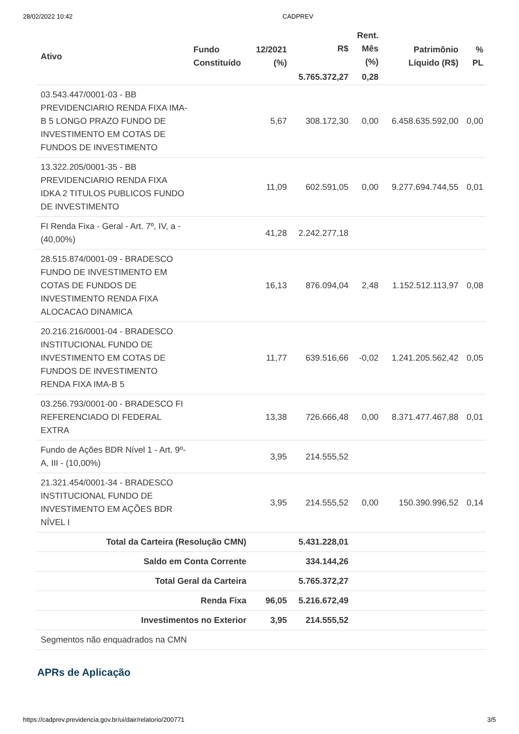28/02/2022 10:42 CADPREV
| Ativo | Fundo Constituído | 12/2021 (%) | R$ | Rent. Mês (%) | Patrimônio Líquido (R$) | % PL |
| --- | --- | --- | --- | --- | --- | --- |
| | | | 5.765.372,27 | 0,28 | | |
| 03.543.447/0001-03 - BB PREVIDENCIARIO RENDA FIXA IMA-B 5 LONGO PRAZO FUNDO DE INVESTIMENTO EM COTAS DE FUNDOS DE INVESTIMENTO | | 5,67 | 308.172,30 | 0,00 | 6.458.635.592,00 | 0,00 |
| 13.322.205/0001-35 - BB PREVIDENCIARIO RENDA FIXA IDKA 2 TITULOS PUBLICOS FUNDO DE INVESTIMENTO | | 11,09 | 602.591,05 | 0,00 | 9.277.694.744,55 | 0,01 |
| FI Renda Fixa - Geral - Art. 7º, IV, a - (40,00%) | | 41,28 | 2.242.277,18 | | | |
| 28.515.874/0001-09 - BRADESCO FUNDO DE INVESTIMENTO EM COTAS DE FUNDOS DE INVESTIMENTO RENDA FIXA ALOCACAO DINAMICA | | 16,13 | 876.094,04 | 2,48 | 1.152.512.113,97 | 0,08 |
| 20.216.216/0001-04 - BRADESCO INSTITUCIONAL FUNDO DE INVESTIMENTO EM COTAS DE FUNDOS DE INVESTIMENTO RENDA FIXA IMA-B 5 | | 11,77 | 639.516,66 | -0,02 | 1.241.205.562,42 | 0,05 |
| 03.256.793/0001-00 - BRADESCO FI REFERENCIADO DI FEDERAL EXTRA | | 13,38 | 726.666,48 | 0,00 | 8.371.477.467,88 | 0,01 |
| Fundo de Ações BDR Nível 1 - Art. 9º-A, III - (10,00%) | | 3,95 | 214.555,52 | | | |
| 21.321.454/0001-34 - BRADESCO INSTITUCIONAL FUNDO DE INVESTIMENTO EM AÇÕES BDR NÍVEL I | | 3,95 | 214.555,52 | 0,00 | 150.390.996,52 | 0,14 |
| Total da Carteira (Resolução CMN) | | | 5.431.228,01 | | | |
| Saldo em Conta Corrente | | | 334.144,26 | | | |
| Total Geral da Carteira | | | 5.765.372,27 | | | |
| Renda Fixa | | 96,05 | 5.216.672,49 | | | |
| Investimentos no Exterior | | 3,95 | 214.555,52 | | | |
| Segmentos não enquadrados na CMN | | | | | | |
APRs de Aplicação
https://cadprev.previdencia.gov.br/ui/dair/relatorio/200771 3/5